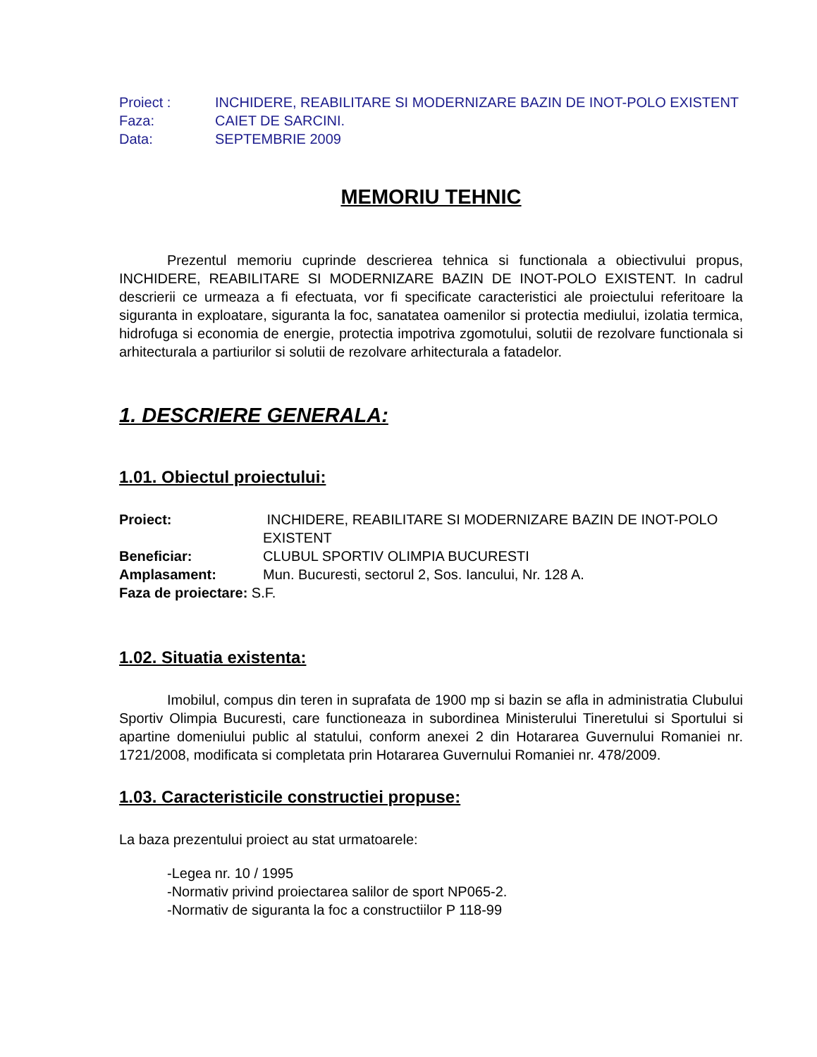Proiect :
INCHIDERE, REABILITARE SI MODERNIZARE BAZIN DE INOT-POLO EXISTENT
Faza:
CAIET DE SARCINI.
Data:
SEPTEMBRIE 2009
MEMORIU TEHNIC
Prezentul memoriu cuprinde descrierea tehnica si functionala a obiectivului propus, INCHIDERE, REABILITARE SI MODERNIZARE BAZIN DE INOT-POLO EXISTENT. In cadrul descrierii ce urmeaza a fi efectuata, vor fi specificate caracteristici ale proiectului referitoare la siguranta in exploatare, siguranta la foc, sanatatea oamenilor si protectia mediului, izolatia termica, hidrofuga si economia de energie, protectia impotriva zgomotului, solutii de rezolvare functionala si arhitecturala a partiurilor si solutii de rezolvare arhitecturala a fatadelor.
1. DESCRIERE GENERALA:
1.01. Obiectul proiectului:
Proiect:
INCHIDERE, REABILITARE SI MODERNIZARE BAZIN DE INOT-POLO EXISTENT
Beneficiar:
CLUBUL SPORTIV OLIMPIA BUCURESTI
Amplasament:
Mun. Bucuresti, sectorul 2, Sos. Iancului, Nr. 128 A.
Faza de proiectare: S.F.
1.02. Situatia existenta:
Imobilul, compus din teren in suprafata de 1900 mp si bazin se afla in administratia Clubului Sportiv Olimpia Bucuresti, care functioneaza in subordinea Ministerului Tineretului si Sportului si apartine domeniului public al statului, conform anexei 2 din Hotararea Guvernului Romaniei nr. 1721/2008, modificata si completata prin Hotararea Guvernului Romaniei nr. 478/2009.
1.03. Caracteristicile constructiei propuse:
La baza prezentului proiect au stat urmatoarele:
-Legea nr. 10 / 1995
-Normativ privind proiectarea salilor de sport NP065-2.
-Normativ de siguranta la foc a constructiilor P 118-99